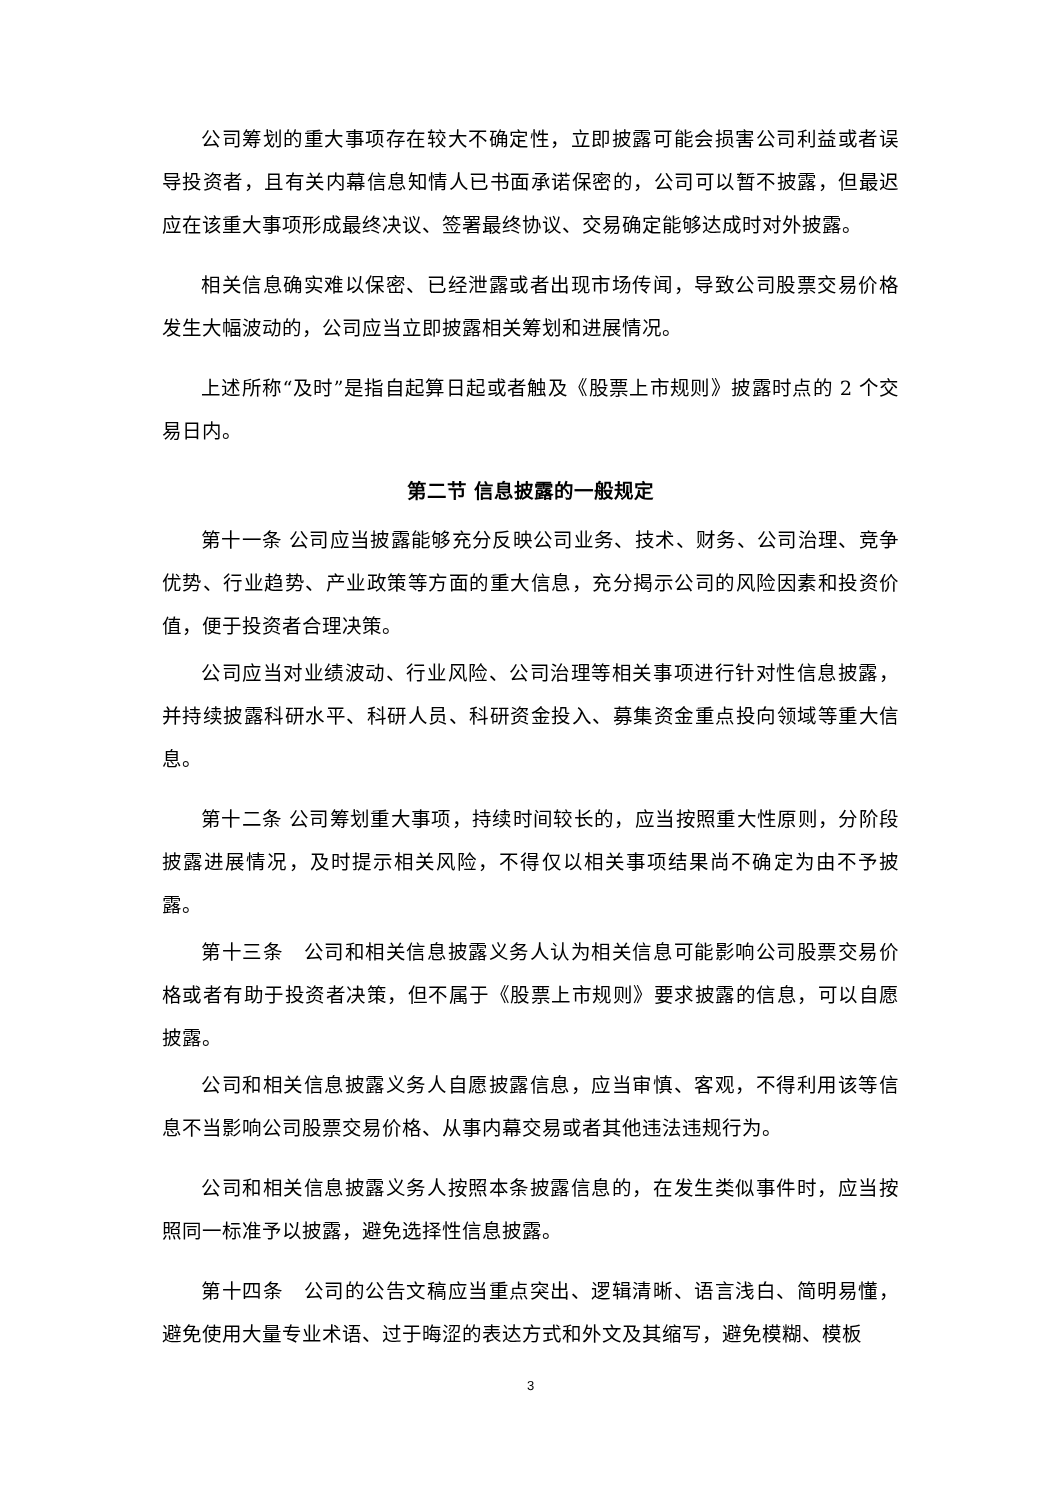公司筹划的重大事项存在较大不确定性，立即披露可能会损害公司利益或者误导投资者，且有关内幕信息知情人已书面承诺保密的，公司可以暂不披露，但最迟应在该重大事项形成最终决议、签署最终协议、交易确定能够达成时对外披露。
相关信息确实难以保密、已经泄露或者出现市场传闻，导致公司股票交易价格发生大幅波动的，公司应当立即披露相关筹划和进展情况。
上述所称“及时”是指自起算日起或者触及《股票上市规则》披露时点的 2 个交易日内。
第二节 信息披露的一般规定
第十一条 公司应当披露能够充分反映公司业务、技术、财务、公司治理、竞争优势、行业趋势、产业政策等方面的重大信息，充分揭示公司的风险因素和投资价值，便于投资者合理决策。
公司应当对业绩波动、行业风险、公司治理等相关事项进行针对性信息披露，并持续披露科研水平、科研人员、科研资金投入、募集资金重点投向领域等重大信息。
第十二条 公司筹划重大事项，持续时间较长的，应当按照重大性原则，分阶段披露进展情况，及时提示相关风险，不得仅以相关事项结果尚不确定为由不予披露。
第十三条　公司和相关信息披露义务人认为相关信息可能影响公司股票交易价格或者有助于投资者决策，但不属于《股票上市规则》要求披露的信息，可以自愿披露。
公司和相关信息披露义务人自愿披露信息，应当审慎、客观，不得利用该等信息不当影响公司股票交易价格、从事内幕交易或者其他违法违规行为。
公司和相关信息披露义务人按照本条披露信息的，在发生类似事件时，应当按照同一标准予以披露，避免选择性信息披露。
第十四条　公司的公告文稿应当重点突出、逻辑清晰、语言浅白、简明易懂，避免使用大量专业术语、过于晦涩的表达方式和外文及其缩写，避免模糊、模板
3